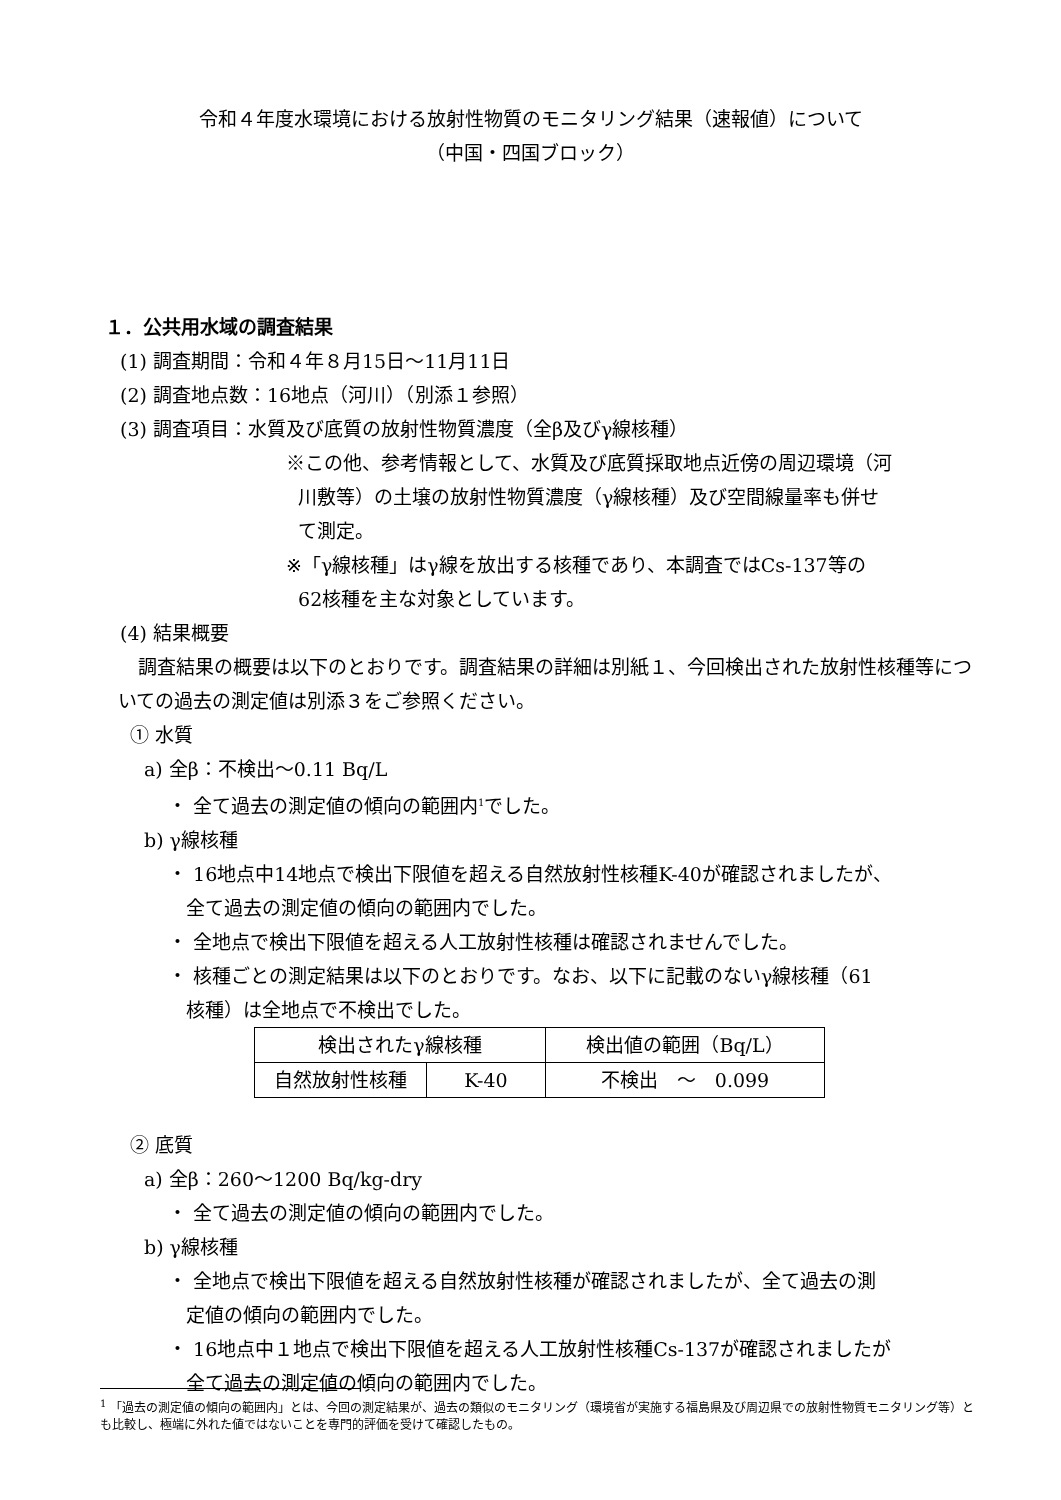令和４年度水環境における放射性物質のモニタリング結果（速報値）について
（中国・四国ブロック）
１．公共用水域の調査結果
(1) 調査期間：令和４年８月15日～11月11日
(2) 調査地点数：16地点（河川）（別添１参照）
(3) 調査項目：水質及び底質の放射性物質濃度（全β及びγ線核種）
※この他、参考情報として、水質及び底質採取地点近傍の周辺環境（河
川敷等）の土壌の放射性物質濃度（γ線核種）及び空間線量率も併せ
て測定。
※「γ線核種」はγ線を放出する核種であり、本調査ではCs-137等の
62核種を主な対象としています。
(4) 結果概要
調査結果の概要は以下のとおりです。調査結果の詳細は別紙１、今回検出された放射性核種等についての過去の測定値は別添３をご参照ください。
① 水質
a) 全β：不検出～0.11 Bq/L
・ 全て過去の測定値の傾向の範囲内<sup>1</sup>でした。
b) γ線核種
・ 16地点中14地点で検出下限値を超える自然放射性核種K-40が確認されましたが、
全て過去の測定値の傾向の範囲内でした。
・ 全地点で検出下限値を超える人工放射性核種は確認されませんでした。
・ 核種ごとの測定結果は以下のとおりです。なお、以下に記載のないγ線核種（61
核種）は全地点で不検出でした。
| 検出されたγ線核種 | | 検出値の範囲（Bq/L） |
| 自然放射性核種 | K-40 | 不検出 ～ 0.099 |
② 底質
a) 全β：260～1200 Bq/kg-dry
・ 全て過去の測定値の傾向の範囲内でした。
b) γ線核種
・ 全地点で検出下限値を超える自然放射性核種が確認されましたが、全て過去の測
定値の傾向の範囲内でした。
・ 16地点中１地点で検出下限値を超える人工放射性核種Cs-137が確認されましたが
全て過去の測定値の傾向の範囲内でした。
<sup>1</sup> 「過去の測定値の傾向の範囲内」とは、今回の測定結果が、過去の類似のモニタリング（環境省が実施する福島県及び周辺県での放射性物質モニタリング等）とも比較し、極端に外れた値ではないことを専門的評価を受けて確認したもの。